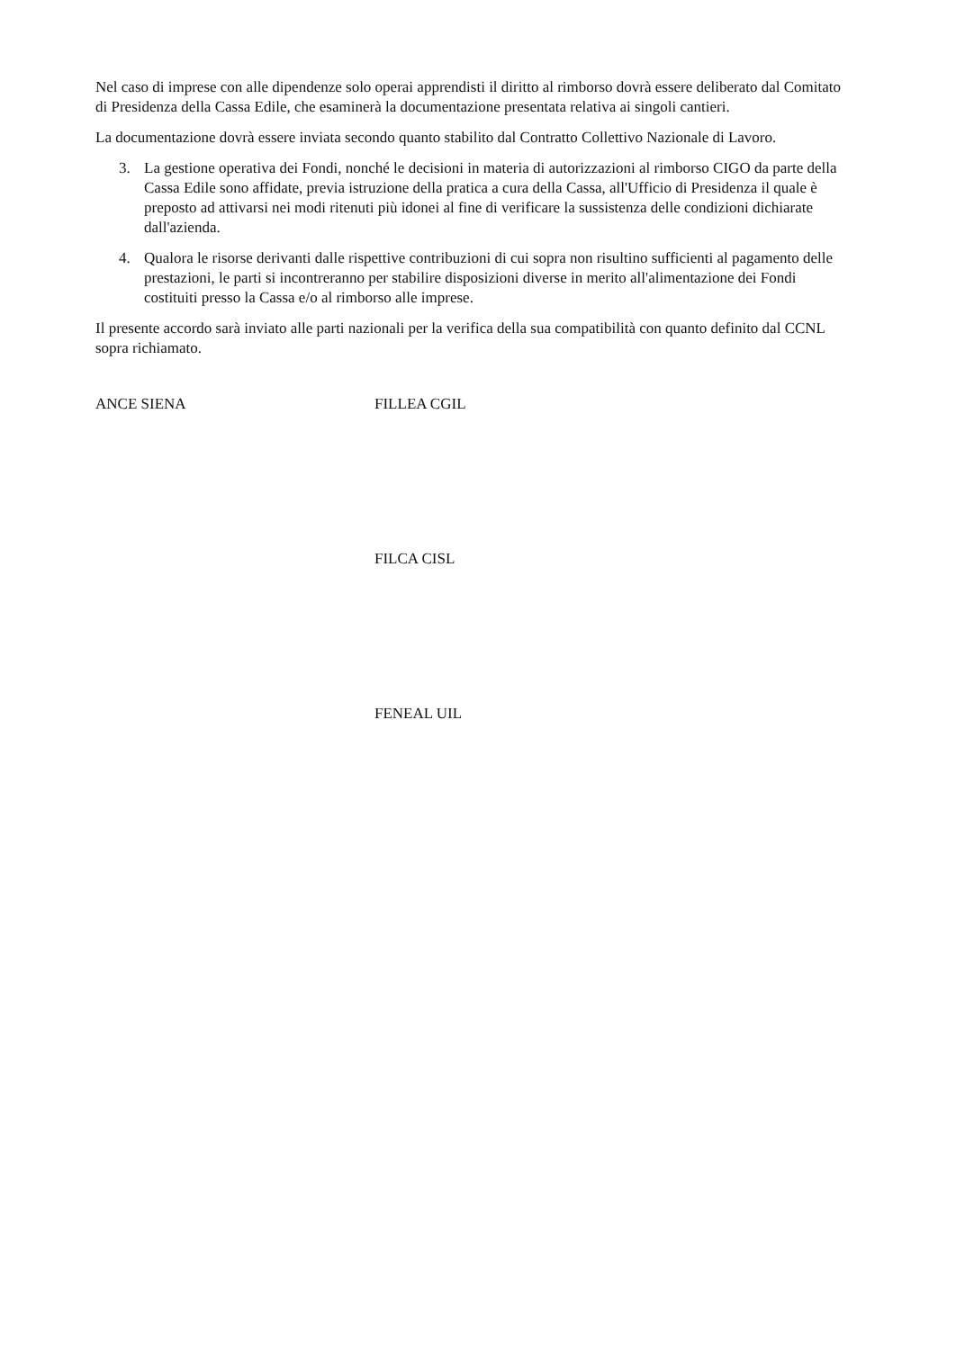Nel caso di imprese con alle dipendenze solo operai apprendisti il diritto al rimborso dovrà essere deliberato dal Comitato di Presidenza della Cassa Edile, che esaminerà la documentazione presentata relativa ai singoli cantieri.
La documentazione dovrà essere inviata secondo quanto stabilito dal Contratto Collettivo Nazionale di Lavoro.
3. La gestione operativa dei Fondi, nonché le decisioni in materia di autorizzazioni al rimborso CIGO da parte della Cassa Edile sono affidate, previa istruzione della pratica a cura della Cassa, all'Ufficio di Presidenza il quale è preposto ad attivarsi nei modi ritenuti più idonei al fine di verificare la sussistenza delle condizioni dichiarate dall'azienda.
4. Qualora le risorse derivanti dalle rispettive contribuzioni di cui sopra non risultino sufficienti al pagamento delle prestazioni, le parti si incontreranno per stabilire disposizioni diverse in merito all'alimentazione dei Fondi costituiti presso la Cassa e/o al rimborso alle imprese.
Il presente accordo sarà inviato alle parti nazionali per la verifica della sua compatibilità con quanto definito dal CCNL sopra richiamato.
ANCE SIENA FILLEA CGIL
FILCA CISL
FENEAL UIL